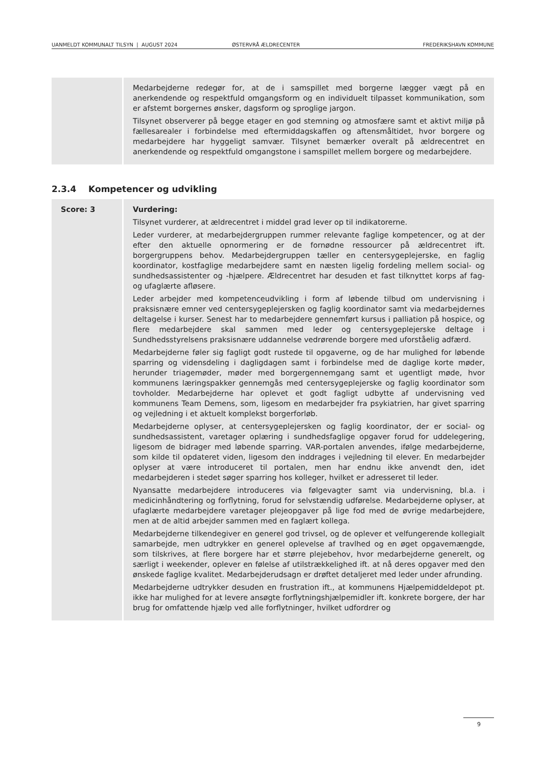UANMELDT KOMMUNALT TILSYN | AUGUST 2024 ØSTERVRÅ ÆLDRECENTER FREDERIKSHAVN KOMMUNE
| | Medarbejderne redegør for, at de i samspillet med borgerne lægger vægt på en anerkendende og respektfuld omgangsform og en individuelt tilpasset kommunikation, som er afstemt borgernes ønsker, dagsform og sproglige jargon. Tilsynet observerer på begge etager en god stemning og atmosfære samt et aktivt miljø på fællesarealer i forbindelse med eftermiddagskaffen og aftensmåltidet, hvor borgere og medarbejdere har hyggeligt samvær. Tilsynet bemærker overalt på ældrecentret en anerkendende og respektfuld omgangstone i samspillet mellem borgere og medarbejdere. |
2.3.4 Kompetencer og udvikling
| Score: 3 | Vurdering: Tilsynet vurderer, at ældrecentret i middel grad lever op til indikatorerne. Leder vurderer, at medarbejdergruppen rummer relevante faglige kompetencer, og at der efter den aktuelle opnormering er de fornødne ressourcer på ældrecentret ift. borgergruppens behov. Medarbejdergruppen tæller en centersygeplejerske, en faglig koordinator, kostfaglige medarbejdere samt en næsten ligelig fordeling mellem social- og sundhedsassistenter og -hjælpere. Ældrecentret har desuden et fast tilknyttet korps af fag- og ufaglærte afløsere. Leder arbejder med kompetenceudvikling i form af løbende tilbud om undervisning i praksisnære emner ved centersygeplejersken og faglig koordinator samt via medarbejdernes deltagelse i kurser. Senest har to medarbejdere gennemført kursus i palliation på hospice, og flere medarbejdere skal sammen med leder og centersygeplejerske deltage i Sundhedsstyrelsens praksisnære uddannelse vedrørende borgere med uforståelig adfærd. Medarbejderne føler sig fagligt godt rustede til opgaverne, og de har mulighed for løbende sparring og vidensdeling i dagligdagen samt i forbindelse med de daglige korte møder, herunder triagemøder, møder med borgergennemgang samt et ugentligt møde, hvor kommunens læringspakker gennemgås med centersygeplejerske og faglig koordinator som tovholder. Medarbejderne har oplevet et godt fagligt udbytte af undervisning ved kommunens Team Demens, som, ligesom en medarbejder fra psykiatrien, har givet sparring og vejledning i et aktuelt komplekst borgerforløb. Medarbejderne oplyser, at centersygeplejersken og faglig koordinator, der er social- og sundhedsassistent, varetager oplæring i sundhedsfaglige opgaver forud for uddelegering, ligesom de bidrager med løbende sparring. VAR-portalen anvendes, ifølge medarbejderne, som kilde til opdateret viden, ligesom den inddrages i vejledning til elever. En medarbejder oplyser at være introduceret til portalen, men har endnu ikke anvendt den, idet medarbejderen i stedet søger sparring hos kolleger, hvilket er adresseret til leder. Nyansatte medarbejdere introduceres via følgevagter samt via undervisning, bl.a. i medicinhåndtering og forflytning, forud for selvstændig udførelse. Medarbejderne oplyser, at ufaglærte medarbejdere varetager plejeopgaver på lige fod med de øvrige medarbejdere, men at de altid arbejder sammen med en faglært kollega. Medarbejderne tilkendegiver en generel god trivsel, og de oplever et velfungerende kollegialt samarbejde, men udtrykker en generel oplevelse af travlhed og en øget opgavemængde, som tilskrives, at flere borgere har et større plejebehov, hvor medarbejderne generelt, og særligt i weekender, oplever en følelse af utilstrækkelighed ift. at nå deres opgaver med den ønskede faglige kvalitet. Medarbejderudsagn er drøftet detaljeret med leder under afrunding. Medarbejderne udtrykker desuden en frustration ift., at kommunens Hjælpemiddeldepot pt. ikke har mulighed for at levere ansøgte forflytningshjælpemidler ift. konkrete borgere, der har brug for omfattende hjælp ved alle forflytninger, hvilket udfordrer og |
9